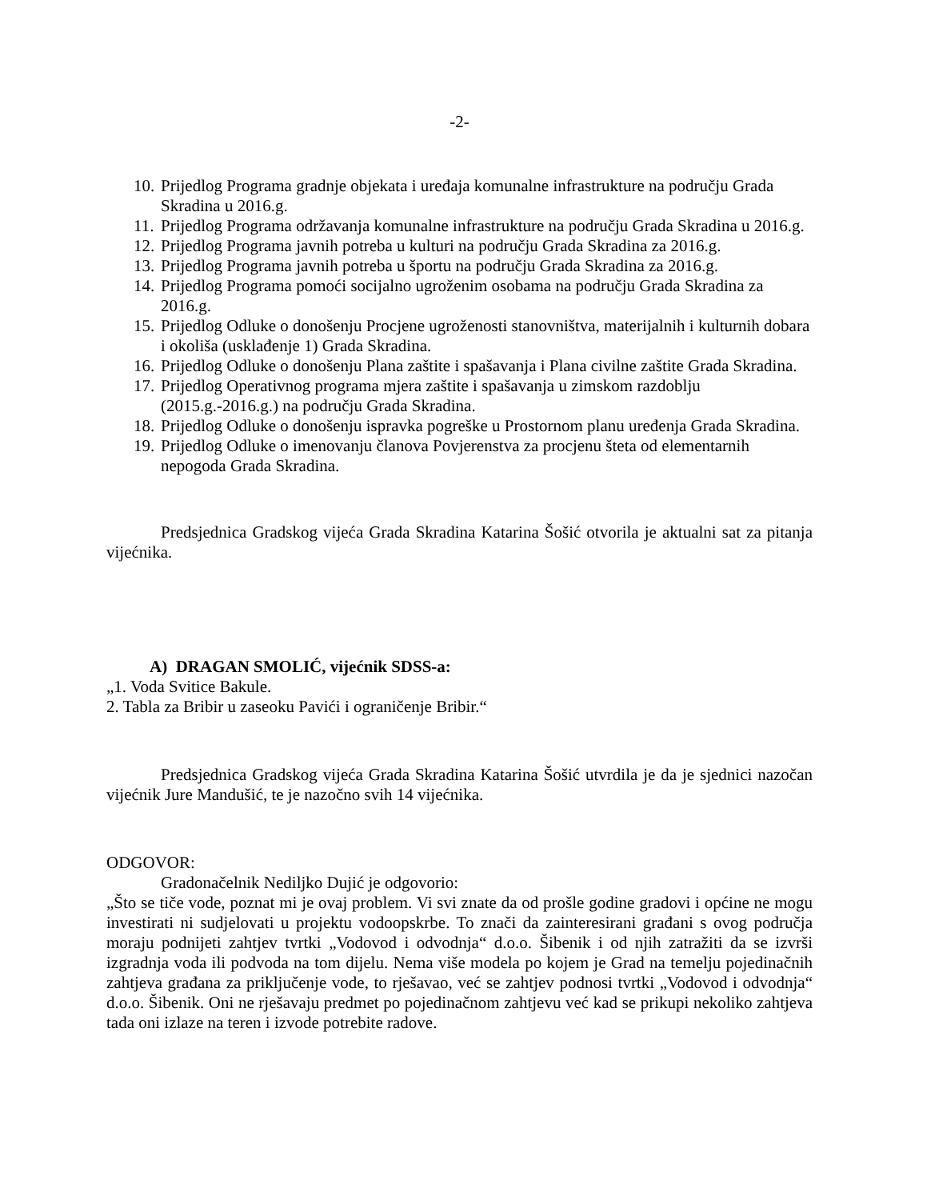-2-
10. Prijedlog Programa gradnje objekata i uređaja komunalne infrastrukture na području Grada Skradina u 2016.g.
11. Prijedlog Programa održavanja komunalne infrastrukture na području Grada Skradina u 2016.g.
12. Prijedlog Programa javnih potreba u kulturi na području Grada Skradina za 2016.g.
13. Prijedlog Programa javnih potreba u športu na području Grada Skradina za 2016.g.
14. Prijedlog Programa pomoći socijalno ugroženim osobama na području Grada Skradina za 2016.g.
15. Prijedlog Odluke o donošenju Procjene ugroženosti stanovništva, materijalnih i kulturnih dobara i okoliša (usklađenje 1) Grada Skradina.
16. Prijedlog Odluke o donošenju Plana zaštite i spašavanja i Plana civilne zaštite Grada Skradina.
17. Prijedlog Operativnog programa mjera zaštite i spašavanja u zimskom razdoblju (2015.g.-2016.g.) na području Grada Skradina.
18. Prijedlog Odluke o donošenju ispravka pogreške u Prostornom planu uređenja Grada Skradina.
19. Prijedlog Odluke o imenovanju članova Povjerenstva za procjenu šteta od elementarnih nepogoda Grada Skradina.
Predsjednica Gradskog vijeća Grada Skradina Katarina Šošić otvorila je aktualni sat za pitanja vijećnika.
A) DRAGAN SMOLIĆ, vijećnik SDSS-a:
„1. Voda Svitice Bakule.
2. Tabla za Bribir u zaseoku Pavići i ograničenje Bribir.“
Predsjednica Gradskog vijeća Grada Skradina Katarina Šošić utvrdila je da je sjednici nazočan vijećnik Jure Mandušić, te je nazočno svih 14 vijećnika.
ODGOVOR:
Gradonačelnik Nediljko Dujić je odgovorio:
„Što se tiče vode, poznat mi je ovaj problem. Vi svi znate da od prošle godine gradovi i općine ne mogu investirati ni sudjelovati u projektu vodoopskrbe. To znači da zainteresirani građani s ovog područja moraju podnijeti zahtjev tvrtki „Vodovod i odvodnja“ d.o.o. Šibenik i od njih zatražiti da se izvrši izgradnja voda ili podvoda na tom dijelu. Nema više modela po kojem je Grad na temelju pojedinačnih zahtjeva građana za priključenje vode, to rješavao, već se zahtjev podnosi tvrtki „Vodovod i odvodnja“ d.o.o. Šibenik. Oni ne rješavaju predmet po pojedinačnom zahtjevu već kad se prikupi nekoliko zahtjeva tada oni izlaze na teren i izvode potrebite radove.